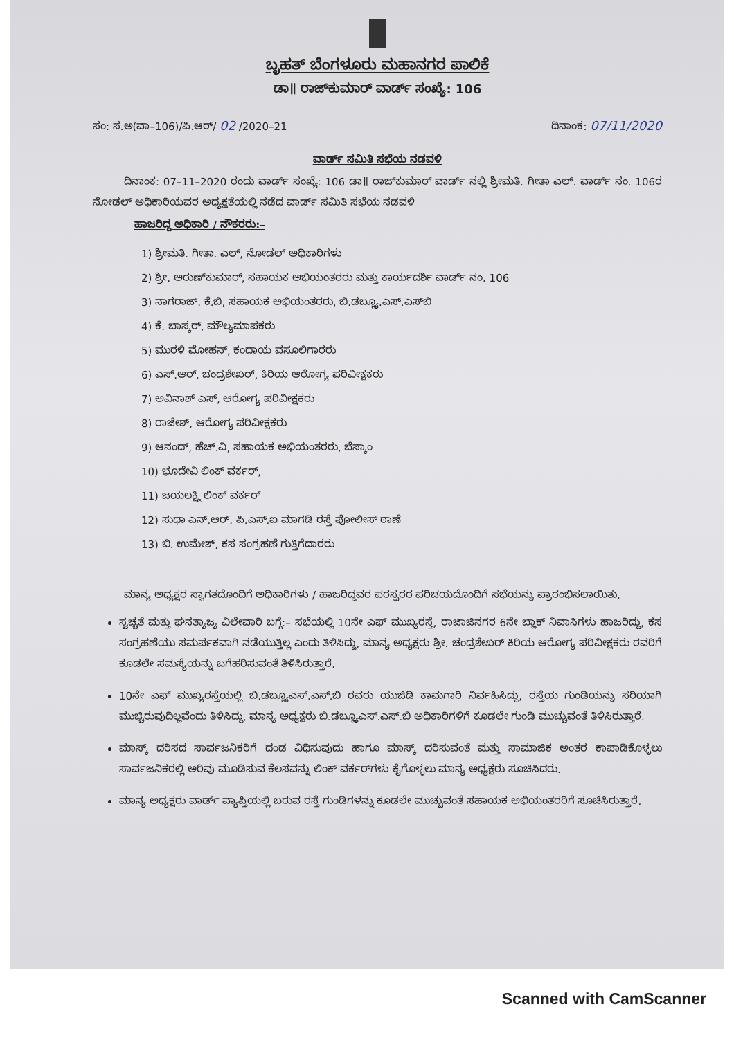ಬೃಹತ್ ಬೆಂಗಳೂರು ಮಹಾನಗರ ಪಾಲಿಕೆ
ಡಾ॥ ರಾಜ್‌ಕುಮಾರ್ ವಾರ್ಡ್ ಸಂಖ್ಯೆ: 106
ಸಂ: ಸ.ಅ(ವಾ–106)/ಪಿ.ಆರ್/ 02 /2020–21 ದಿನಾಂಕ: 07/11/2020
ವಾರ್ಡ್ ಸಮಿತಿ ಸಭೆಯ ನಡವಳಿ
   ದಿನಾಂಕ: 07–11–2020 ರಂದು ವಾರ್ಡ್ ಸಂಖ್ಯೆ: 106 ಡಾ॥ ರಾಜ್‌ಕುಮಾರ್ ವಾರ್ಡ್ ನಲ್ಲಿ ಶ್ರೀಮತಿ. ಗೀತಾ ಎಲ್. ವಾರ್ಡ್ ನಂ. 106ರ ನೋಡಲ್ ಅಧಿಕಾರಿಯವರ ಅಧ್ಯಕ್ಷತೆಯಲ್ಲಿ ನಡೆದ ವಾರ್ಡ್ ಸಮಿತಿ ಸಭೆಯ ನಡವಳಿ
ಹಾಜರಿದ್ದ ಅಧಿಕಾರಿ / ನೌಕರರು:–
1) ಶ್ರೀಮತಿ. ಗೀತಾ. ಎಲ್, ನೋಡಲ್ ಅಧಿಕಾರಿಗಳು
2) ಶ್ರೀ. ಅರುಣ್‌ಕುಮಾರ್, ಸಹಾಯಕ ಅಭಿಯಂತರರು ಮತ್ತು ಕಾರ್ಯದರ್ಶಿ ವಾರ್ಡ್ ನಂ. 106
3) ನಾಗರಾಜ್. ಕೆ.ಬಿ, ಸಹಾಯಕ ಅಭಿಯಂತರರು, ಬಿ.ಡಬ್ಲ್ಯೂ.ಎಸ್.ಎಸ್‌ಬಿ
4) ಕೆ. ಬಾಸ್ಕರ್, ಮೌಲ್ಯಮಾಪಕರು
5) ಮುರಳಿ ಮೋಹನ್, ಕಂದಾಯ ವಸೂಲಿಗಾರರು
6) ಎಸ್.ಆರ್. ಚಂದ್ರಶೇಖರ್, ಕಿರಿಯ ಆರೋಗ್ಯ ಪರಿವೀಕ್ಷಕರು
7) ಅವಿನಾಶ್ ಎಸ್, ಆರೋಗ್ಯ ಪರಿವೀಕ್ಷಕರು
8) ರಾಜೇಶ್, ಆರೋಗ್ಯ ಪರಿವೀಕ್ಷಕರು
9) ಆನಂದ್, ಹೆಚ್.ವಿ, ಸಹಾಯಕ ಅಭಿಯಂತರರು, ಬೆಸ್ಕಾಂ
10) ಭೂದೇವಿ ಲಿಂಕ್ ವರ್ಕರ್,
11) ಜಯಲಕ್ಷ್ಮಿ ಲಿಂಕ್ ವರ್ಕರ್
12) ಸುಧಾ ಎನ್.ಆರ್. ಪಿ.ಎಸ್.ಐ ಮಾಗಡಿ ರಸ್ತೆ ಪೋಲೀಸ್ ಠಾಣೆ
13) ಬಿ. ಉಮೇಶ್, ಕಸ ಸಂಗ್ರಹಣೆ ಗುತ್ತಿಗೆದಾರರು
   ಮಾನ್ಯ ಅಧ್ಯಕ್ಷರ ಸ್ವಾಗತದೊಂದಿಗೆ ಅಧಿಕಾರಿಗಳು / ಹಾಜರಿದ್ದವರ ಪರಸ್ಪರರ ಪರಿಚಯದೊಂದಿಗೆ ಸಭೆಯನ್ನು ಪ್ರಾರಂಭಿಸಲಾಯಿತು.
ಸ್ವಚ್ಚತೆ ಮತ್ತು ಘನತ್ಯಾಜ್ಯ ವಿಲೇವಾರಿ ಬಗ್ಗೆ:– ಸಭೆಯಲ್ಲಿ 10ನೇ ಎಫ್ ಮುಖ್ಯರಸ್ತೆ, ರಾಜಾಜಿನಗರ 6ನೇ ಬ್ಲಾಕ್ ನಿವಾಸಿಗಳು ಹಾಜರಿದ್ದು, ಕಸ ಸಂಗ್ರಹಣೆಯು ಸಮರ್ಪಕವಾಗಿ ನಡೆಯುತ್ತಿಲ್ಲ ಎಂದು ತಿಳಿಸಿದ್ದು, ಮಾನ್ಯ ಅಧ್ಯಕ್ಷರು ಶ್ರೀ. ಚಂದ್ರಶೇಖರ್ ಕಿರಿಯ ಆರೋಗ್ಯ ಪರಿವೀಕ್ಷಕರು ರವರಿಗೆ ಕೂಡಲೇ ಸಮಸ್ಯೆಯನ್ನು ಬಗೆಹರಿಸುವಂತೆ ತಿಳಿಸಿರುತ್ತಾರೆ.
10ನೇ ಎಫ್ ಮುಖ್ಯರಸ್ತೆಯಲ್ಲಿ ಬಿ.ಡಬ್ಲ್ಯೂಎಸ್.ಎಸ್.ಬಿ ರವರು ಯುಜಿಡಿ ಕಾಮಗಾರಿ ನಿರ್ವಹಿಸಿದ್ದು, ರಸ್ತೆಯ ಗುಂಡಿಯನ್ನು ಸರಿಯಾಗಿ ಮುಚ್ಚಿರುವುದಿಲ್ಲವೆಂದು ತಿಳಿಸಿದ್ದು, ಮಾನ್ಯ ಅಧ್ಯಕ್ಷರು ಬಿ.ಡಬ್ಲ್ಯೂಎಸ್.ಎಸ್.ಬಿ ಅಧಿಕಾರಿಗಳಿಗೆ ಕೂಡಲೇ ಗುಂಡಿ ಮುಚ್ಚುವಂತೆ ತಿಳಿಸಿರುತ್ತಾರೆ.
ಮಾಸ್ಕ್ ದರಿಸದ ಸಾರ್ವಜನಿಕರಿಗೆ ದಂಡ ವಿಧಿಸುವುದು ಹಾಗೂ ಮಾಸ್ಕ್ ದರಿಸುವಂತೆ ಮತ್ತು ಸಾಮಾಜಿಕ ಅಂತರ ಕಾಪಾಡಿಕೊಳ್ಳಲು ಸಾರ್ವಜನಿಕರಲ್ಲಿ ಅರಿವು ಮೂಡಿಸುವ ಕೆಲಸವನ್ನು ಲಿಂಕ್ ವರ್ಕರ್‌ಗಳು ಕೈಗೊಳ್ಳಲು ಮಾನ್ಯ ಅಧ್ಯಕ್ಷರು ಸೂಚಿಸಿದರು.
ಮಾನ್ಯ ಅಧ್ಯಕ್ಷರು ವಾರ್ಡ್ ವ್ಯಾಪ್ತಿಯಲ್ಲಿ ಬರುವ ರಸ್ತೆ ಗುಂಡಿಗಳನ್ನು ಕೂಡಲೇ ಮುಚ್ಚುವಂತೆ ಸಹಾಯಕ ಅಭಿಯಂತರರಿಗೆ ಸೂಚಿಸಿರುತ್ತಾರೆ.
Scanned with CamScanner